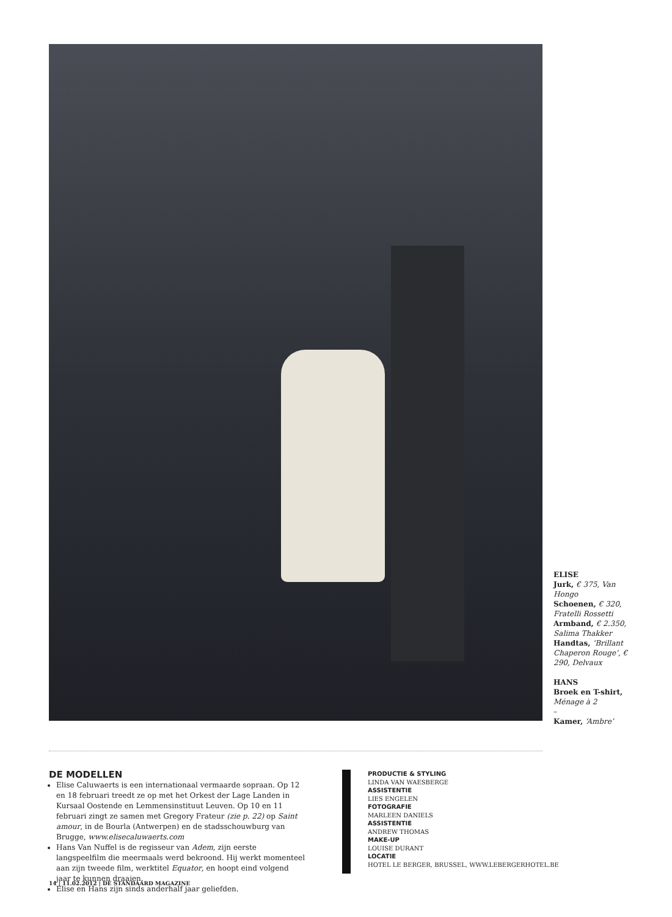ELISE
Jurk, € 375, Van Hongo
Schoenen, € 320, Fratelli Rossetti
Armband, € 2.350, Salima Thakker
Handtas, ‘Brillant Chaperon Rouge’, € 290, Delvaux
HANS
Broek en T-shirt, Ménage à 2
–
Kamer, ‘Ambre’
DE MODELLEN
Elise Caluwaerts is een internationaal vermaarde sopraan. Op 12 en 18 februari treedt ze op met het Orkest der Lage Landen in Kursaal Oostende en Lemmensinstituut Leuven. Op 10 en 11 februari zingt ze samen met Gregory Frateur (zie p. 22) op Saint amour, in de Bourla (Antwerpen) en de stadsschouwburg van Brugge, www.elisecaluwaerts.com
Hans Van Nuffel is de regisseur van Adem, zijn eerste langspeelfilm die meermaals werd bekroond. Hij werkt momenteel aan zijn tweede film, werktitel Equator, en hoopt eind volgend jaar te kunnen draaien.
Elise en Hans zijn sinds anderhalf jaar geliefden.
PRODUCTIE & STYLING
LINDA VAN WAESBERGE
ASSISTENTIE
LIES ENGELEN
FOTOGRAFIE
MARLEEN DANIELS
ASSISTENTIE
ANDREW THOMAS
MAKE-UP
LOUISE DURANT
LOCATIE
HOTEL LE BERGER, BRUSSEL, WWW.LEBERGERHOTEL.BE
14 | 11.02.2012 | DE STANDAARD MAGAZINE